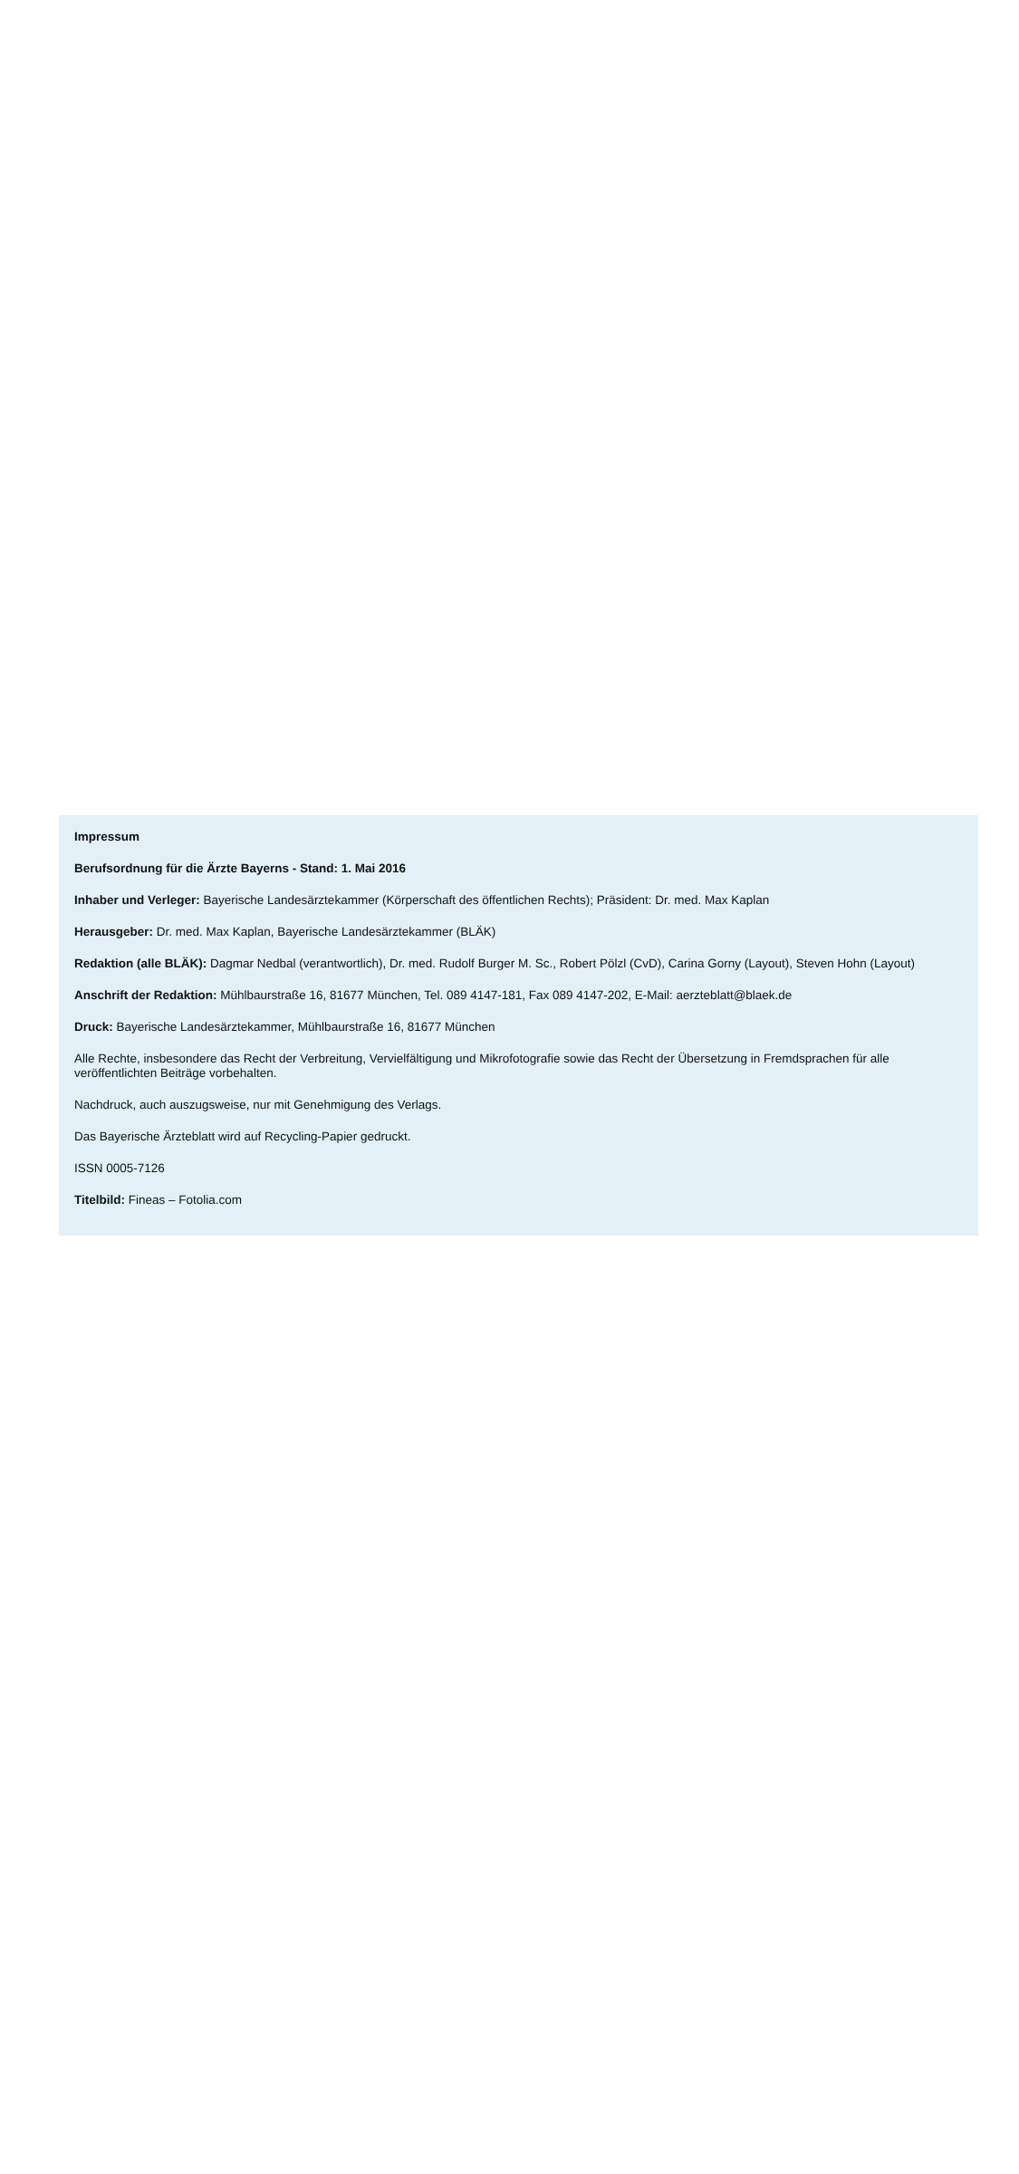Impressum
Berufsordnung für die Ärzte Bayerns - Stand: 1. Mai 2016
Inhaber und Verleger: Bayerische Landesärztekammer (Körperschaft des öffentlichen Rechts); Präsident: Dr. med. Max Kaplan
Herausgeber: Dr. med. Max Kaplan, Bayerische Landesärztekammer (BLÄK)
Redaktion (alle BLÄK): Dagmar Nedbal (verantwortlich), Dr. med. Rudolf Burger M. Sc., Robert Pölzl (CvD), Carina Gorny (Layout), Steven Hohn (Layout)
Anschrift der Redaktion: Mühlbaurstraße 16, 81677 München, Tel. 089 4147-181, Fax 089 4147-202, E-Mail: aerzteblatt@blaek.de
Druck: Bayerische Landesärztekammer, Mühlbaurstraße 16, 81677 München
Alle Rechte, insbesondere das Recht der Verbreitung, Vervielfältigung und Mikrofotografie sowie das Recht der Übersetzung in Fremdsprachen für alle veröffentlichten Beiträge vorbehalten.
Nachdruck, auch auszugsweise, nur mit Genehmigung des Verlags.
Das Bayerische Ärzteblatt wird auf Recycling-Papier gedruckt.
ISSN 0005-7126
Titelbild: Fineas – Fotolia.com